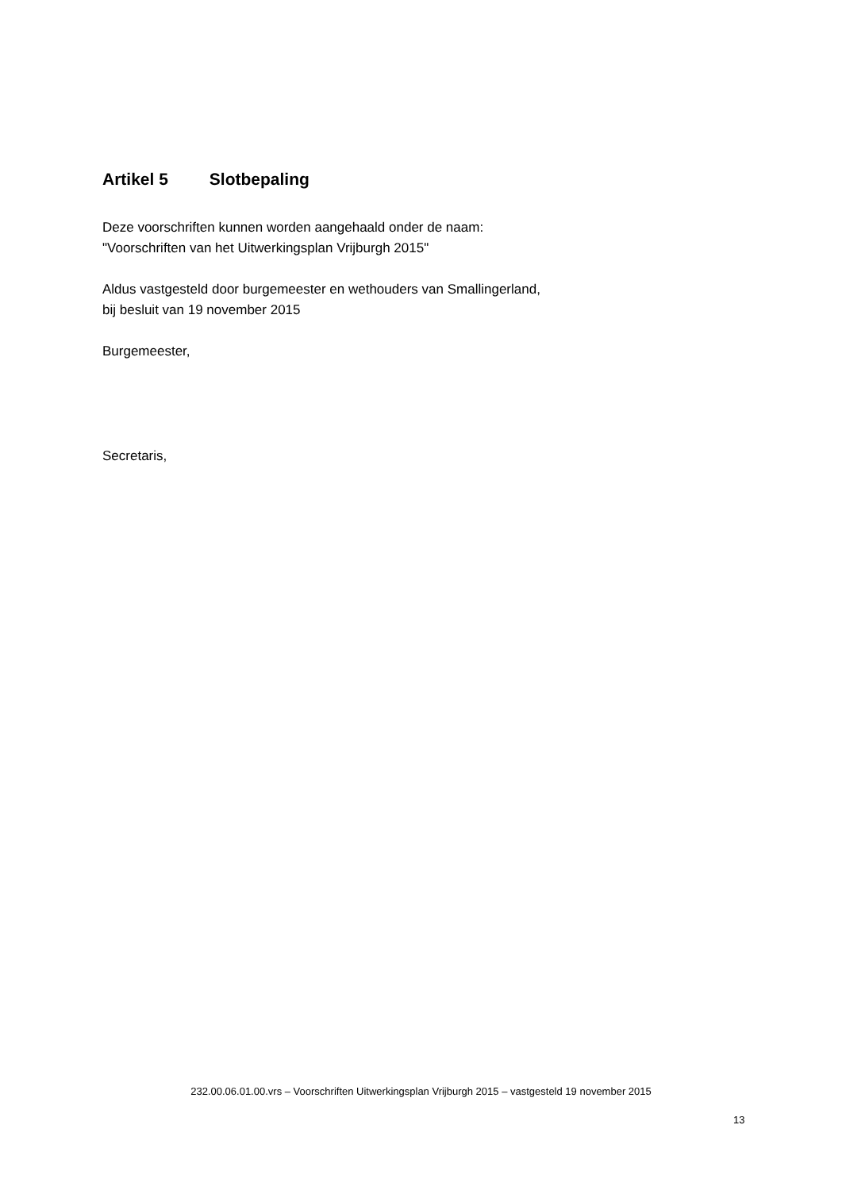Artikel 5 Slotbepaling
Deze voorschriften kunnen worden aangehaald onder de naam:
"Voorschriften van het Uitwerkingsplan Vrijburgh 2015"
Aldus vastgesteld door burgemeester en wethouders van Smallingerland,
bij besluit van 19 november 2015
Burgemeester,
Secretaris,
232.00.06.01.00.vrs – Voorschriften Uitwerkingsplan Vrijburgh 2015 – vastgesteld 19 november 2015
13